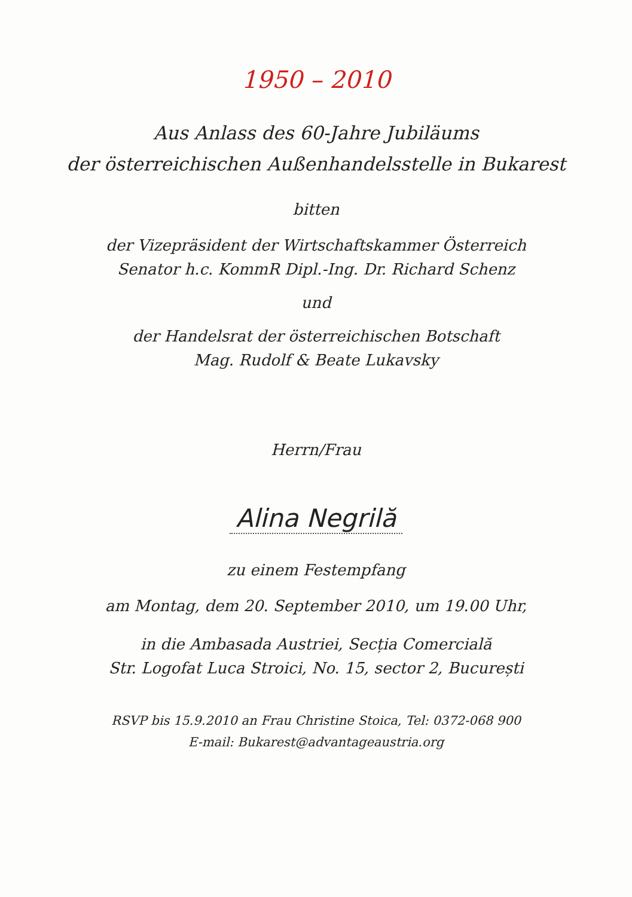1950 – 2010
Aus Anlass des 60-Jahre Jubiläums
der österreichischen Außenhandelsstelle in Bukarest
bitten
der Vizepräsident der Wirtschaftskammer Österreich
Senator h.c. KommR Dipl.-Ing. Dr. Richard Schenz
und
der Handelsrat der österreichischen Botschaft
Mag. Rudolf & Beate Lukavsky
Herrn/Frau
Alina Negrilă
zu einem Festempfang
am Montag, dem 20. September 2010, um 19.00 Uhr,
in die Ambasada Austriei, Secția Comercială
Str. Logofat Luca Stroici, No. 15, sector 2, București
RSVP bis 15.9.2010 an Frau Christine Stoica, Tel: 0372-068 900
E-mail: Bukarest@advantageaustria.org